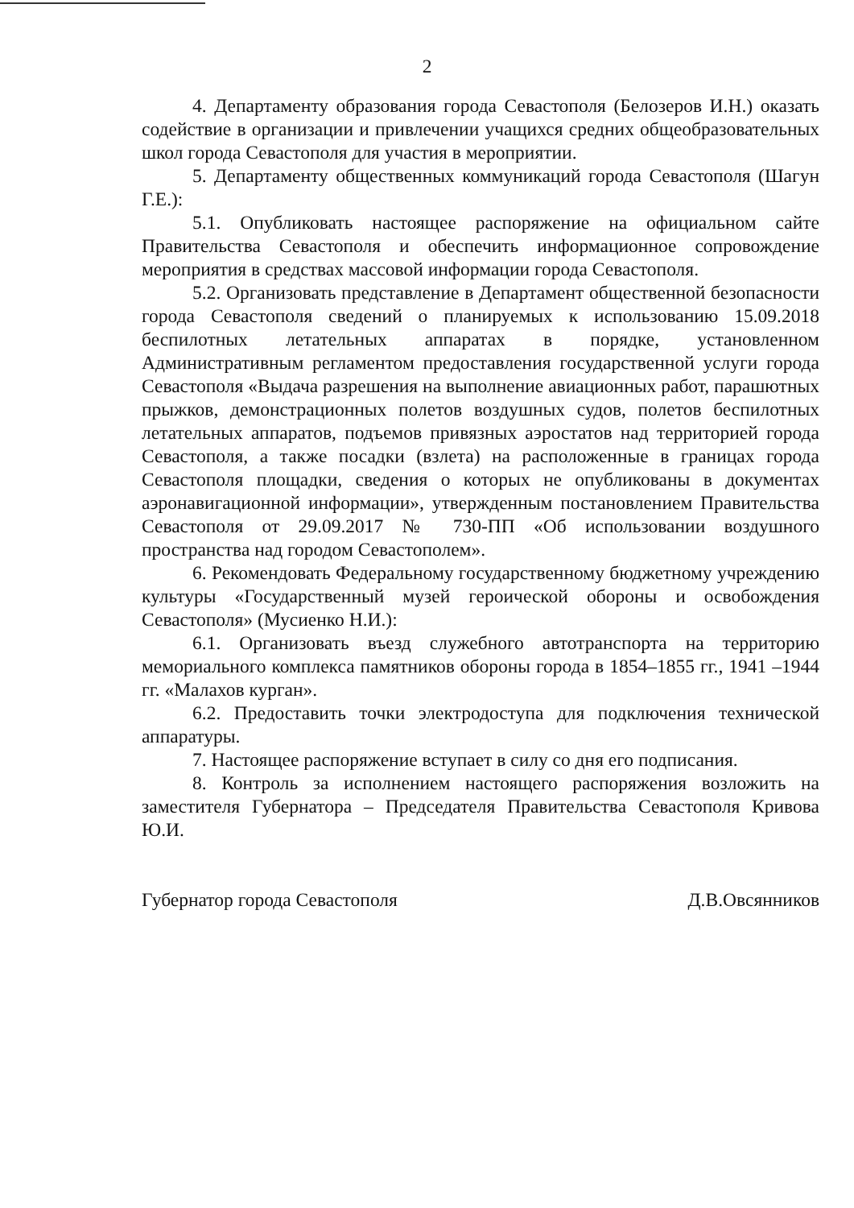2
4. Департаменту образования города Севастополя (Белозеров И.Н.) оказать содействие в организации и привлечении учащихся средних общеобразовательных школ города Севастополя для участия в мероприятии.
5. Департаменту общественных коммуникаций города Севастополя (Шагун Г.Е.):
5.1. Опубликовать настоящее распоряжение на официальном сайте Правительства Севастополя и обеспечить информационное сопровождение мероприятия в средствах массовой информации города Севастополя.
5.2. Организовать представление в Департамент общественной безопасности города Севастополя сведений о планируемых к использованию 15.09.2018 беспилотных летательных аппаратах в порядке, установленном Административным регламентом предоставления государственной услуги города Севастополя «Выдача разрешения на выполнение авиационных работ, парашютных прыжков, демонстрационных полетов воздушных судов, полетов беспилотных летательных аппаратов, подъемов привязных аэростатов над территорией города Севастополя, а также посадки (взлета) на расположенные в границах города Севастополя площадки, сведения о которых не опубликованы в документах аэронавигационной информации», утвержденным постановлением Правительства Севастополя от 29.09.2017 № 730-ПП «Об использовании воздушного пространства над городом Севастополем».
6. Рекомендовать Федеральному государственному бюджетному учреждению культуры «Государственный музей героической обороны и освобождения Севастополя» (Мусиенко Н.И.):
6.1. Организовать въезд служебного автотранспорта на территорию мемориального комплекса памятников обороны города в 1854–1855 гг., 1941 –1944 гг. «Малахов курган».
6.2. Предоставить точки электродоступа для подключения технической аппаратуры.
7. Настоящее распоряжение вступает в силу со дня его подписания.
8. Контроль за исполнением настоящего распоряжения возложить на заместителя Губернатора – Председателя Правительства Севастополя Кривова Ю.И.
Губернатор города Севастополя Д.В.Овсянников